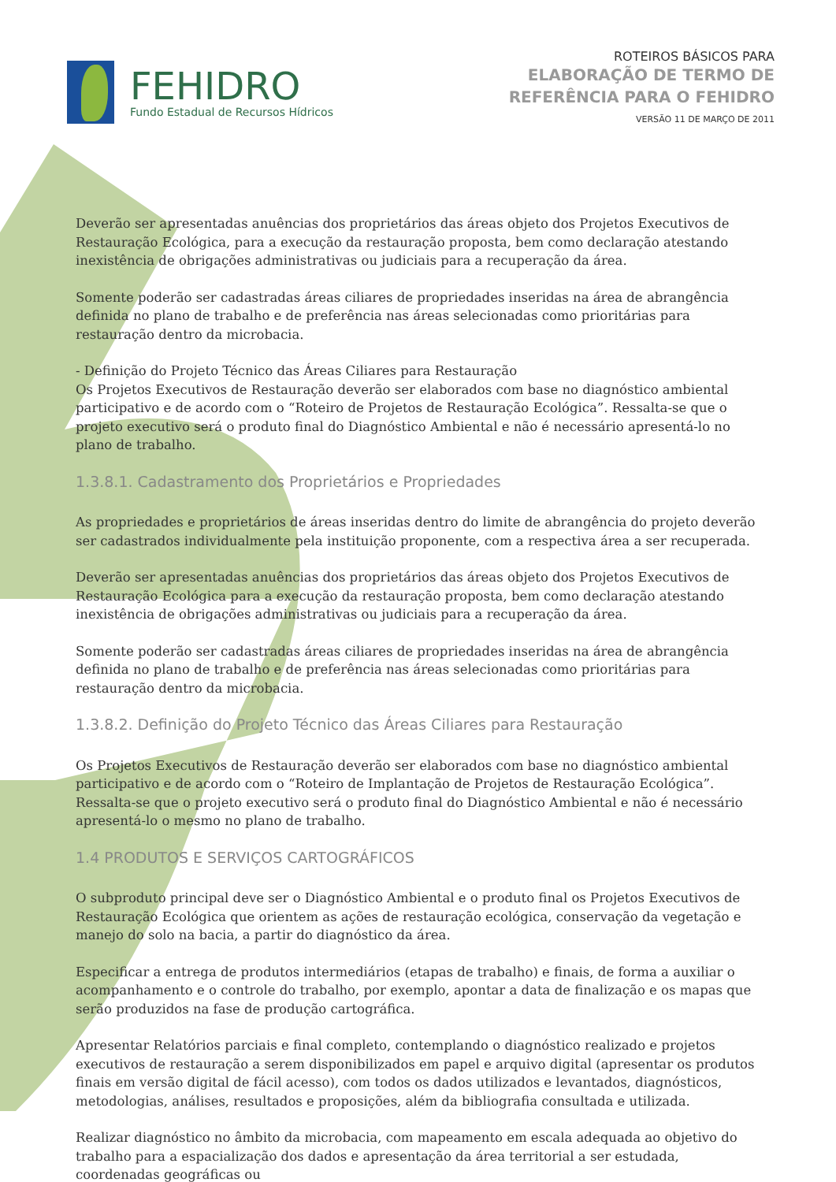FEHIDRO
Fundo Estadual de Recursos Hídricos
ROTEIROS BÁSICOS PARA
ELABORAÇÃO DE TERMO DE
REFERÊNCIA PARA O FEHIDRO
VERSÃO 11 DE MARÇO DE 2011
Deverão ser apresentadas anuências dos proprietários das áreas objeto dos Projetos Executivos de Restauração Ecológica, para a execução da restauração proposta, bem como declaração atestando inexistência de obrigações administrativas ou judiciais para a recuperação da área.
Somente poderão ser cadastradas áreas ciliares de propriedades inseridas na área de abrangência definida no plano de trabalho e de preferência nas áreas selecionadas como prioritárias para restauração dentro da microbacia.
- Definição do Projeto Técnico das Áreas Ciliares para Restauração
Os Projetos Executivos de Restauração deverão ser elaborados com base no diagnóstico ambiental participativo e de acordo com o “Roteiro de Projetos de Restauração Ecológica”. Ressalta-se que o projeto executivo será o produto final do Diagnóstico Ambiental e não é necessário apresentá-lo no plano de trabalho.
1.3.8.1. Cadastramento dos Proprietários e Propriedades
As propriedades e proprietários de áreas inseridas dentro do limite de abrangência do projeto deverão ser cadastrados individualmente pela instituição proponente, com a respectiva área a ser recuperada.
Deverão ser apresentadas anuências dos proprietários das áreas objeto dos Projetos Executivos de Restauração Ecológica para a execução da restauração proposta, bem como declaração atestando inexistência de obrigações administrativas ou judiciais para a recuperação da área.
Somente poderão ser cadastradas áreas ciliares de propriedades inseridas na área de abrangência definida no plano de trabalho e de preferência nas áreas selecionadas como prioritárias para restauração dentro da microbacia.
1.3.8.2. Definição do Projeto Técnico das Áreas Ciliares para Restauração
Os Projetos Executivos de Restauração deverão ser elaborados com base no diagnóstico ambiental participativo e de acordo com o “Roteiro de Implantação de Projetos de Restauração Ecológica”. Ressalta-se que o projeto executivo será o produto final do Diagnóstico Ambiental e não é necessário apresentá-lo o mesmo no plano de trabalho.
1.4 PRODUTOS E SERVIÇOS CARTOGRÁFICOS
O subproduto principal deve ser o Diagnóstico Ambiental e o produto final os Projetos Executivos de Restauração Ecológica que orientem as ações de restauração ecológica, conservação da vegetação e manejo do solo na bacia, a partir do diagnóstico da área.
Especificar a entrega de produtos intermediários (etapas de trabalho) e finais, de forma a auxiliar o acompanhamento e o controle do trabalho, por exemplo, apontar a data de finalização e os mapas que serão produzidos na fase de produção cartográfica.
Apresentar Relatórios parciais e final completo, contemplando o diagnóstico realizado e projetos executivos de restauração a serem disponibilizados em papel e arquivo digital (apresentar os produtos finais em versão digital de fácil acesso), com todos os dados utilizados e levantados, diagnósticos, metodologias, análises, resultados e proposições, além da bibliografia consultada e utilizada.
Realizar diagnóstico no âmbito da microbacia, com mapeamento em escala adequada ao objetivo do trabalho para a espacialização dos dados e apresentação da área territorial a ser estudada, coordenadas geográficas ou